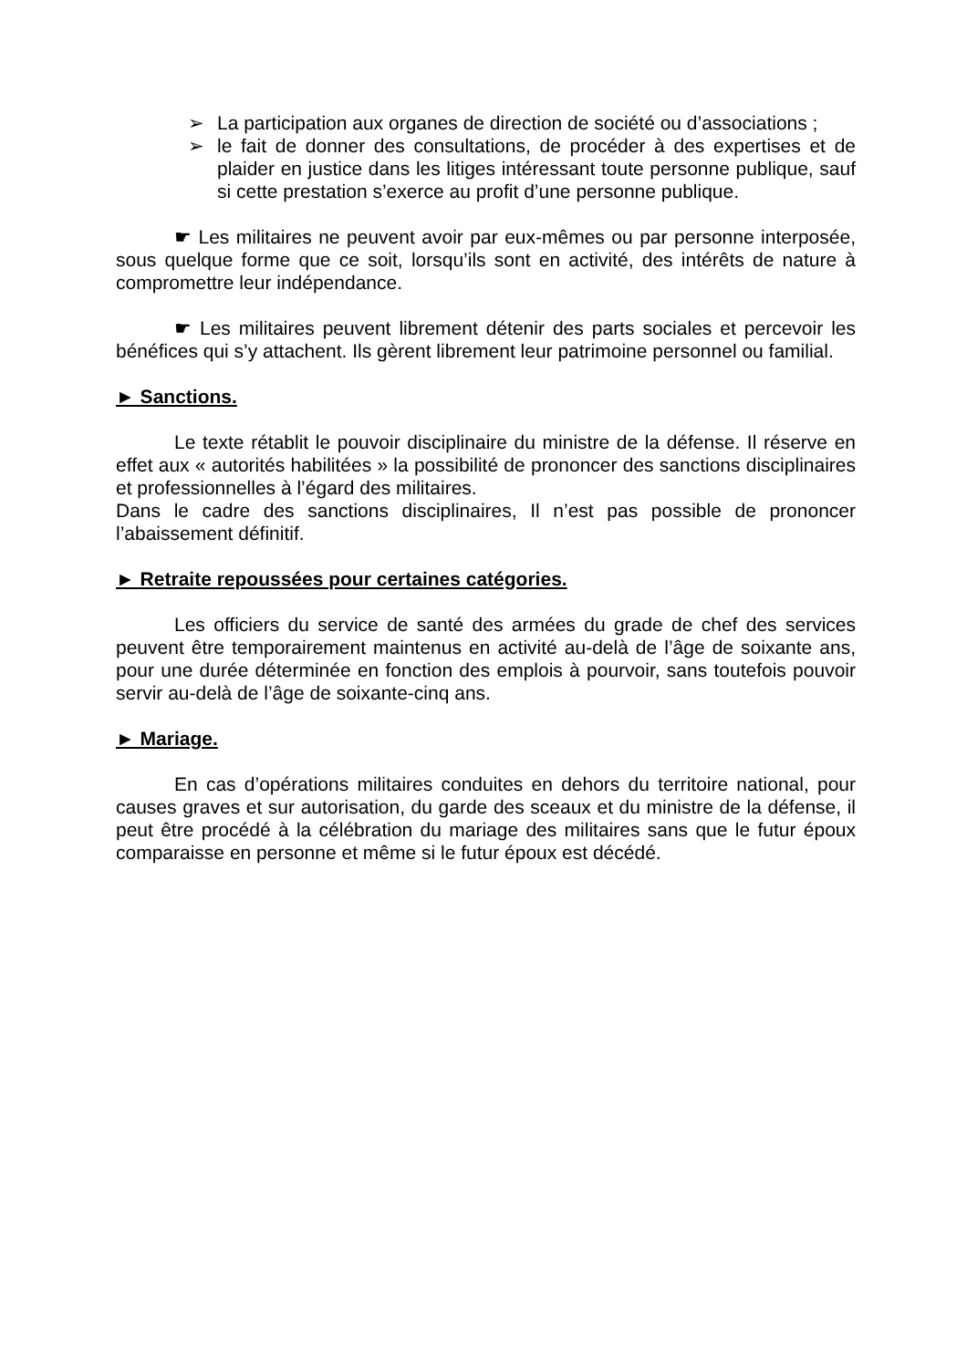➢ La participation aux organes de direction de société ou d’associations ;
➢ le fait de donner des consultations, de procéder à des expertises et de plaider en justice dans les litiges intéressant toute personne publique, sauf si cette prestation s’exerce au profit d’une personne publique.
☛ Les militaires ne peuvent avoir par eux-mêmes ou par personne interposée, sous quelque forme que ce soit, lorsqu’ils sont en activité, des intérêts de nature à compromettre leur indépendance.
☛ Les militaires peuvent librement détenir des parts sociales et percevoir les bénéfices qui s’y attachent. Ils gèrent librement leur patrimoine personnel ou familial.
► Sanctions.
Le texte rétablit le pouvoir disciplinaire du ministre de la défense. Il réserve en effet aux « autorités habilitées » la possibilité de prononcer des sanctions disciplinaires et professionnelles à l’égard des militaires.
Dans le cadre des sanctions disciplinaires, Il n’est pas possible de prononcer l’abaissement définitif.
► Retraite repoussées pour certaines catégories.
Les officiers du service de santé des armées du grade de chef des services peuvent être temporairement maintenus en activité au-delà de l’âge de soixante ans, pour une durée déterminée en fonction des emplois à pourvoir, sans toutefois pouvoir servir au-delà de l’âge de soixante-cinq ans.
► Mariage.
En cas d’opérations militaires conduites en dehors du territoire national, pour causes graves et sur autorisation, du garde des sceaux et du ministre de la défense, il peut être procédé à la célébration du mariage des militaires sans que le futur époux comparaisse en personne et même si le futur époux est décédé.